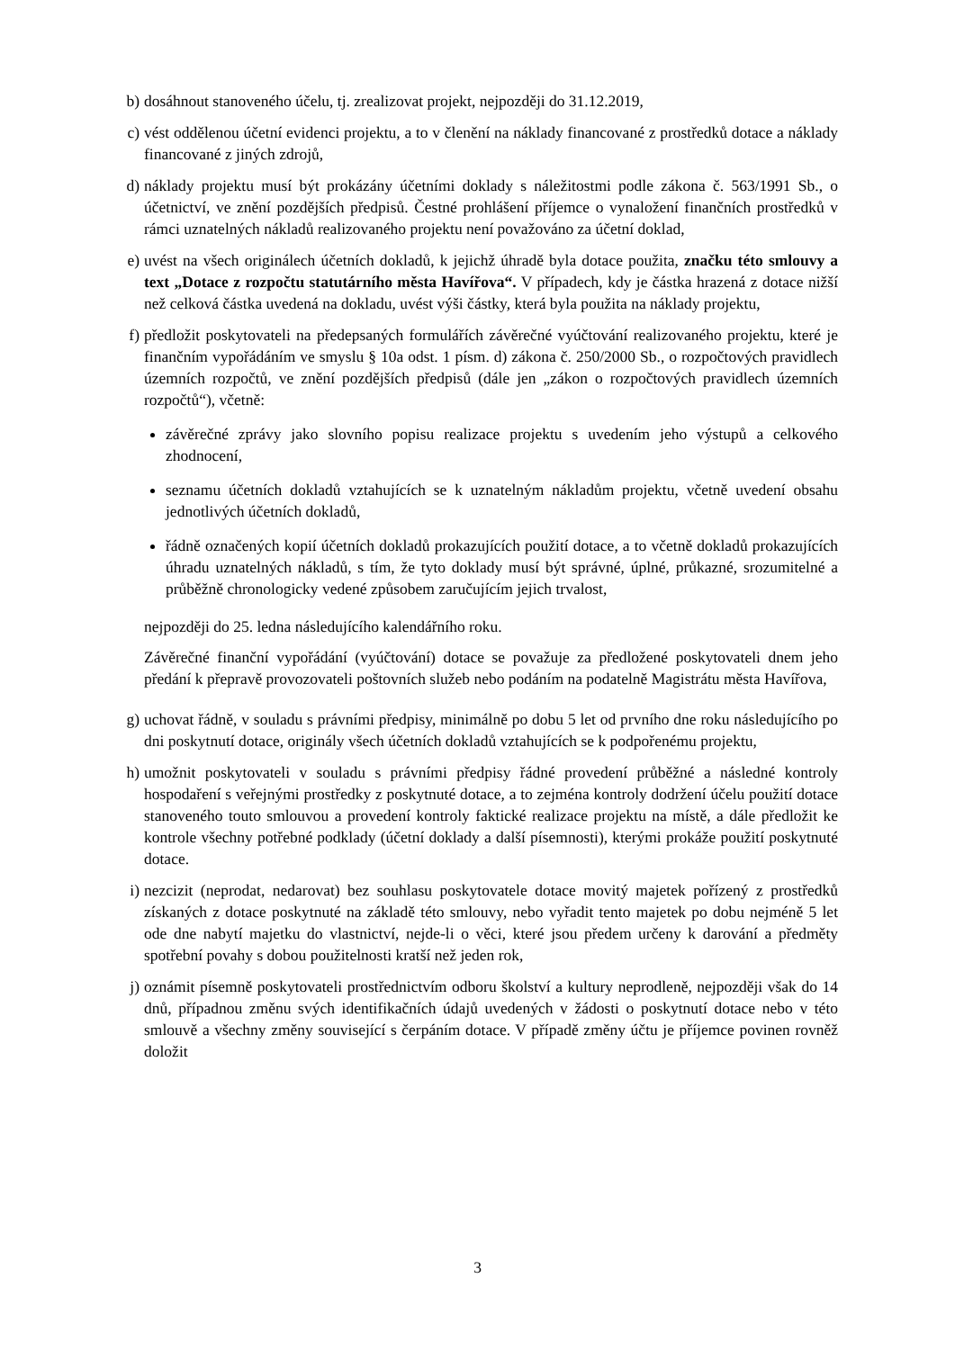b) dosáhnout stanoveného účelu, tj. zrealizovat projekt, nejpozději do 31.12.2019,
c) vést oddělenou účetní evidenci projektu, a to v členění na náklady financované z prostředků dotace a náklady financované z jiných zdrojů,
d) náklady projektu musí být prokázány účetními doklady s náležitostmi podle zákona č. 563/1991 Sb., o účetnictví, ve znění pozdějších předpisů. Čestné prohlášení příjemce o vynaložení finančních prostředků v rámci uznatelných nákladů realizovaného projektu není považováno za účetní doklad,
e) uvést na všech originálech účetních dokladů, k jejichž úhradě byla dotace použita, značku této smlouvy a text „Dotace z rozpočtu statutárního města Havířova“. V případech, kdy je částka hrazená z dotace nižší než celková částka uvedená na dokladu, uvést výši částky, která byla použita na náklady projektu,
f) předložit poskytovateli na předepsaných formulářích závěrečné vyúčtování realizovaného projektu, které je finančním vypořádáním ve smyslu § 10a odst. 1 písm. d) zákona č. 250/2000 Sb., o rozpočtových pravidlech územních rozpočtů, ve znění pozdějších předpisů (dále jen „zákon o rozpočtových pravidlech územních rozpočtů“), včetně:
závěrečné zprávy jako slovního popisu realizace projektu s uvedením jeho výstupů a celkového zhodnocení,
seznamu účetních dokladů vztahujících se k uznatelným nákladům projektu, včetně uvedení obsahu jednotlivých účetních dokladů,
řádně označených kopií účetních dokladů prokazujících použití dotace, a to včetně dokladů prokazujících úhradu uznatelných nákladů, s tím, že tyto doklady musí být správné, úplné, průkazné, srozumitelné a průběžně chronologicky vedené způsobem zaručujícím jejich trvalost,
nejpozději do 25. ledna následujícího kalendářního roku.
Závěrečné finanční vypořádání (vyúčtování) dotace se považuje za předložené poskytovateli dnem jeho předání k přepravě provozovateli poštovních služeb nebo podáním na podatelně Magistrátu města Havířova,
g) uchovat řádně, v souladu s právními předpisy, minimálně po dobu 5 let od prvního dne roku následujícího po dni poskytnutí dotace, originály všech účetních dokladů vztahujících se k podpořenému projektu,
h) umožnit poskytovateli v souladu s právními předpisy řádné provedení průběžné a následné kontroly hospodaření s veřejnými prostředky z poskytnuté dotace, a to zejména kontroly dodržení účelu použití dotace stanoveného touto smlouvou a provedení kontroly faktické realizace projektu na místě, a dále předložit ke kontrole všechny potřebné podklady (účetní doklady a další písemnosti), kterými prokáže použití poskytnuté dotace.
i) nezcizit (neprodat, nedarovat) bez souhlasu poskytovatele dotace movitý majetek pořízený z prostředků získaných z dotace poskytnuté na základě této smlouvy, nebo vyřadit tento majetek po dobu nejméně 5 let ode dne nabytí majetku do vlastnictví, nejde-li o věci, které jsou předem určeny k darování a předměty spotřební povahy s dobou použitelnosti kratší než jeden rok,
j) oznámit písemně poskytovateli prostřednictvím odboru školství a kultury neprodleně, nejpozději však do 14 dnů, případnou změnu svých identifikačních údajů uvedených v žádosti o poskytnutí dotace nebo v této smlouvě a všechny změny související s čerpáním dotace. V případě změny účtu je příjemce povinen rovněž doložit
3